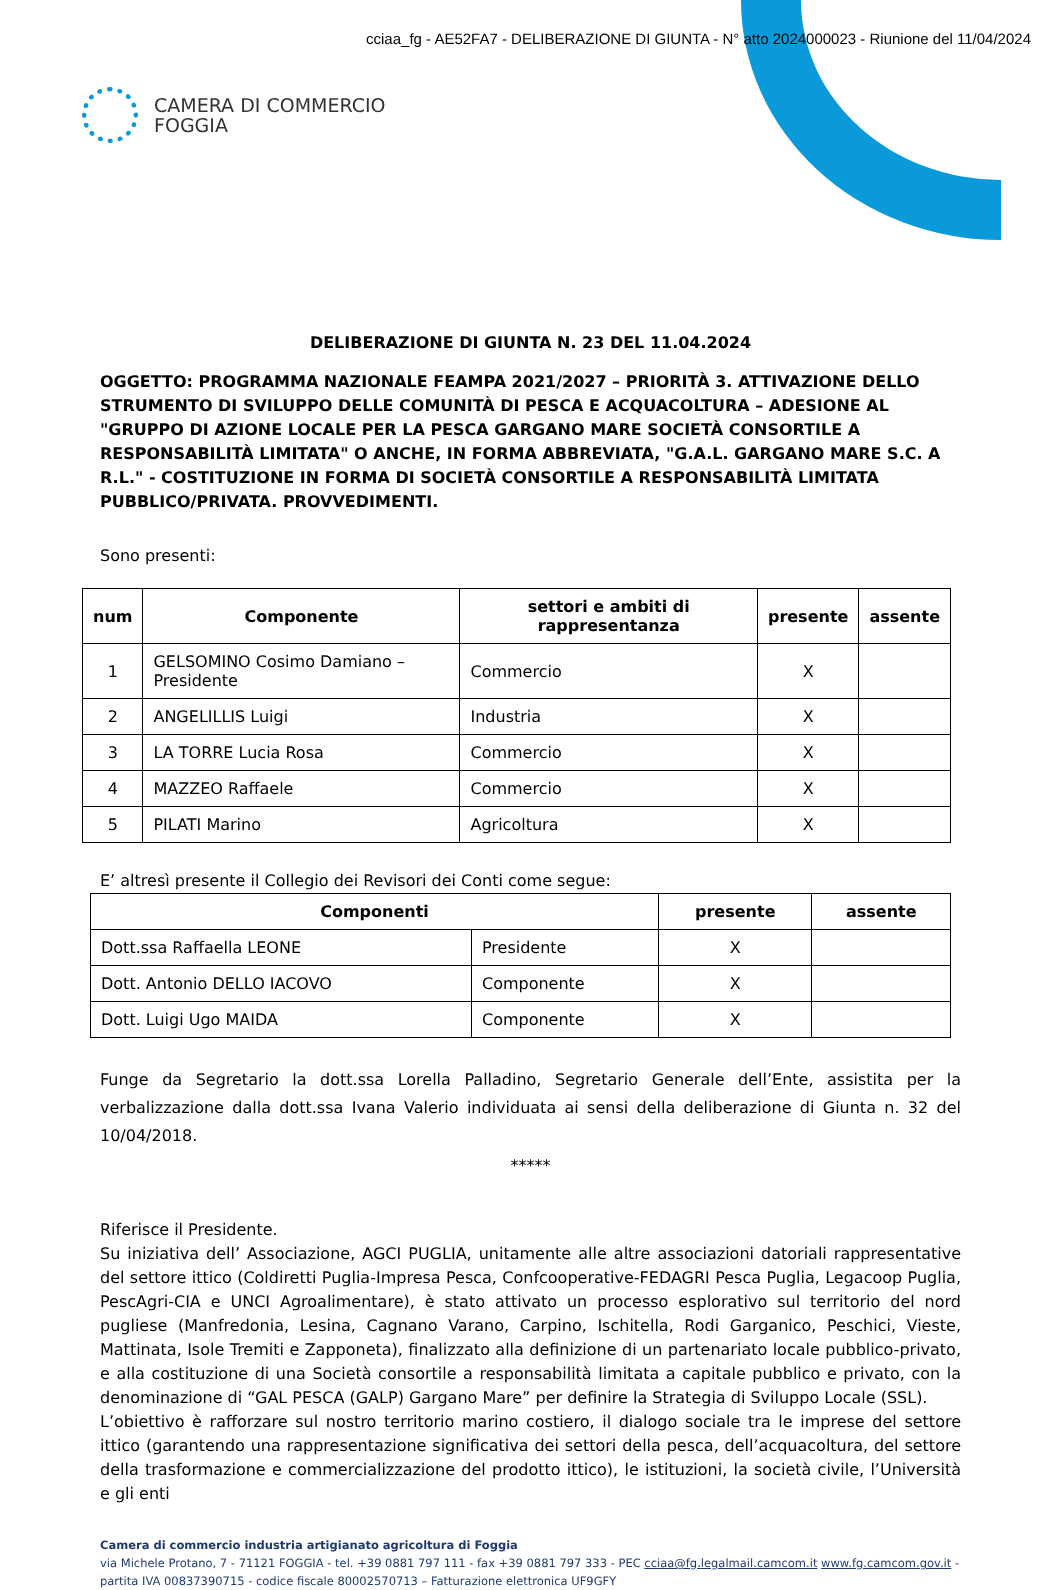cciaa_fg - AE52FA7 - DELIBERAZIONE DI GIUNTA - N° atto 2024000023 - Riunione del 11/04/2024
CAMERA DI COMMERCIO
FOGGIA
DELIBERAZIONE DI GIUNTA N. 23 DEL 11.04.2024
OGGETTO: PROGRAMMA NAZIONALE FEAMPA 2021/2027 – PRIORITÀ 3. ATTIVAZIONE DELLO STRUMENTO DI SVILUPPO DELLE COMUNITÀ DI PESCA E ACQUACOLTURA – ADESIONE AL "GRUPPO DI AZIONE LOCALE PER LA PESCA GARGANO MARE SOCIETÀ CONSORTILE A RESPONSABILITÀ LIMITATA" O ANCHE, IN FORMA ABBREVIATA, "G.A.L. GARGANO MARE S.C. A R.L." - COSTITUZIONE IN FORMA DI SOCIETÀ CONSORTILE A RESPONSABILITÀ LIMITATA PUBBLICO/PRIVATA. PROVVEDIMENTI.
Sono presenti:
| num | Componente | settori e ambiti di rappresentanza | presente | assente |
| --- | --- | --- | --- | --- |
| 1 | GELSOMINO Cosimo Damiano – Presidente | Commercio | X | |
| 2 | ANGELILLIS Luigi | Industria | X | |
| 3 | LA TORRE Lucia Rosa | Commercio | X | |
| 4 | MAZZEO Raffaele | Commercio | X | |
| 5 | PILATI Marino | Agricoltura | X | |
E’ altresì presente il Collegio dei Revisori dei Conti come segue:
| Componenti | | presente | assente |
| --- | --- | --- | --- |
| Dott.ssa Raffaella LEONE | Presidente | X | |
| Dott. Antonio DELLO IACOVO | Componente | X | |
| Dott. Luigi Ugo MAIDA | Componente | X | |
Funge da Segretario la dott.ssa Lorella Palladino, Segretario Generale dell’Ente, assistita per la verbalizzazione dalla dott.ssa Ivana Valerio individuata ai sensi della deliberazione di Giunta n. 32 del 10/04/2018.
*****
Riferisce il Presidente.
Su iniziativa dell’ Associazione, AGCI PUGLIA, unitamente alle altre associazioni datoriali rappresentative del settore ittico (Coldiretti Puglia-Impresa Pesca, Confcooperative-FEDAGRI Pesca Puglia, Legacoop Puglia, PescAgri-CIA e UNCI Agroalimentare), è stato attivato un processo esplorativo sul territorio del nord pugliese (Manfredonia, Lesina, Cagnano Varano, Carpino, Ischitella, Rodi Garganico, Peschici, Vieste, Mattinata, Isole Tremiti e Zapponeta), finalizzato alla definizione di un partenariato locale pubblico-privato, e alla costituzione di una Società consortile a responsabilità limitata a capitale pubblico e privato, con la denominazione di “GAL PESCA (GALP) Gargano Mare” per definire la Strategia di Sviluppo Locale (SSL).
L’obiettivo è rafforzare sul nostro territorio marino costiero, il dialogo sociale tra le imprese del settore ittico (garantendo una rappresentazione significativa dei settori della pesca, dell’acquacoltura, del settore della trasformazione e commercializzazione del prodotto ittico), le istituzioni, la società civile, l’Università e gli enti
Camera di commercio industria artigianato agricoltura di Foggia
via Michele Protano, 7 - 71121 FOGGIA - tel. +39 0881 797 111 - fax +39 0881 797 333 - PEC cciaa@fg.legalmail.camcom.it www.fg.camcom.gov.it -
partita IVA 00837390715 - codice fiscale 80002570713 – Fatturazione elettronica UF9GFY